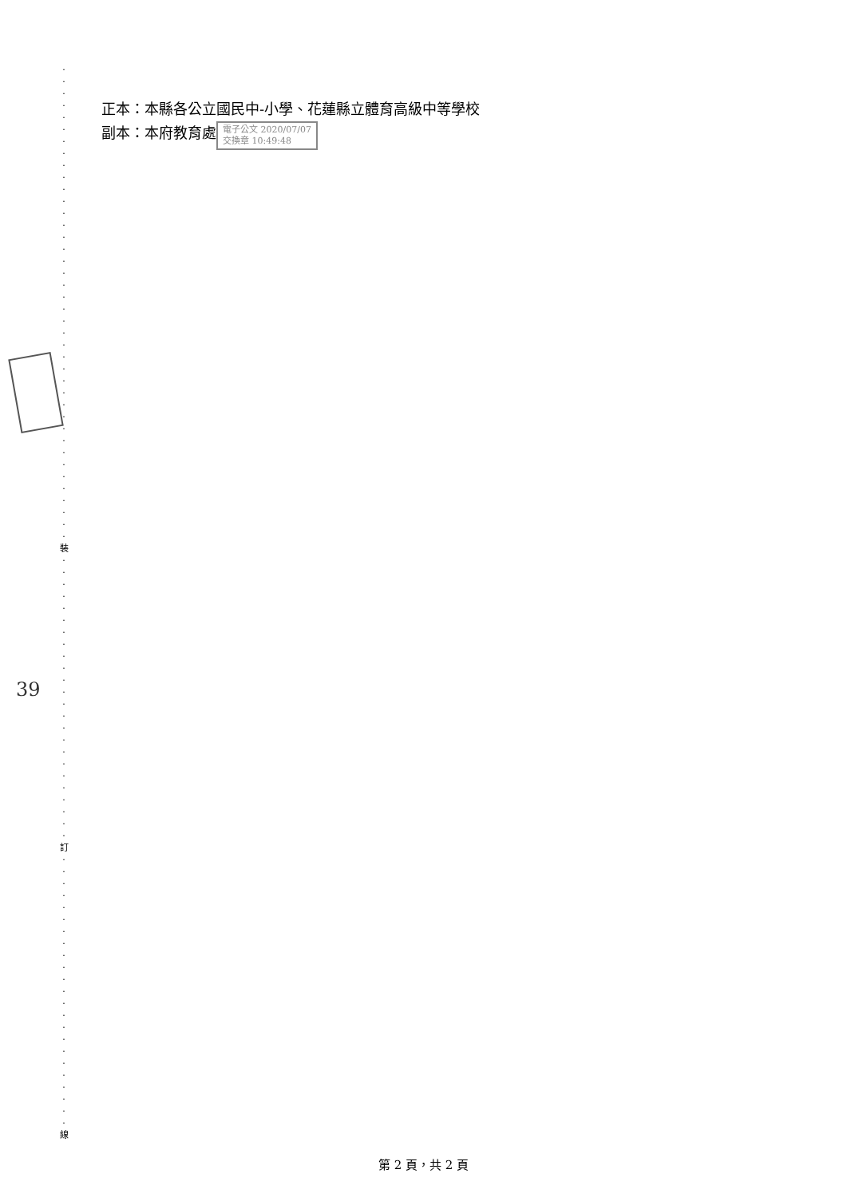·
·
·
·
·
·
·
·
·
·
·
·
·
·
·
·
·
·
·
·
·
·
·
·
·
·
·
·
·
·
·
·
·
·
·
·
·
·
·
·
裝
·
·
·
·
·
·
·
·
·
·
·
·
·
·
·
·
·
·
·
·
·
·
·
·
訂
·
·
·
·
·
·
·
·
·
·
·
·
·
·
·
·
·
·
·
·
·
·
·
線
39
正本：本縣各公立國民中-小學、花蓮縣立體育高級中等學校
副本：本府教育處 電子公文 2020/07/07
交換章 10:49:48
第 2 頁，共 2 頁